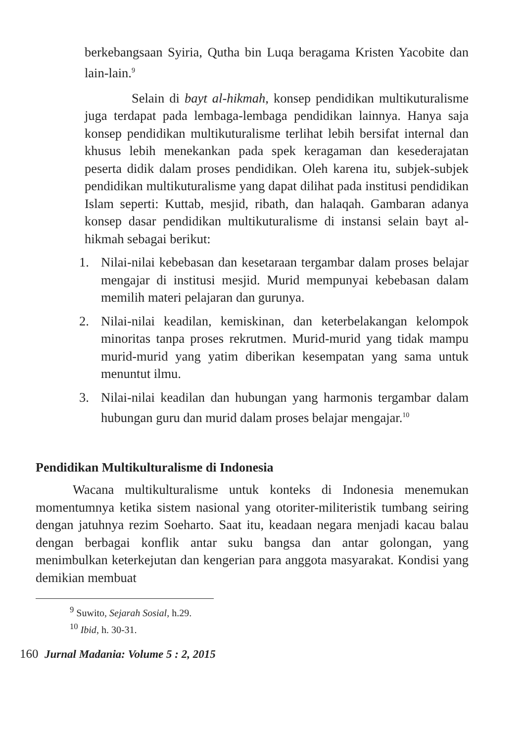berkebangsaan Syiria, Qutha bin Luqa beragama Kristen Yacobite dan lain-lain.<sup>9</sup>
Selain di bayt al-hikmah, konsep pendidikan multikuturalisme juga terdapat pada lembaga-lembaga pendidikan lainnya. Hanya saja konsep pendidikan multikuturalisme terlihat lebih bersifat internal dan khusus lebih menekankan pada spek keragaman dan kesederajatan peserta didik dalam proses pendidikan. Oleh karena itu, subjek-subjek pendidikan multikuturalisme yang dapat dilihat pada institusi pendidikan Islam seperti: Kuttab, mesjid, ribath, dan halaqah. Gambaran adanya konsep dasar pendidikan multikuturalisme di instansi selain bayt al-hikmah sebagai berikut:
1. Nilai-nilai kebebasan dan kesetaraan tergambar dalam proses belajar mengajar di institusi mesjid. Murid mempunyai kebebasan dalam memilih materi pelajaran dan gurunya.
2. Nilai-nilai keadilan, kemiskinan, dan keterbelakangan kelompok minoritas tanpa proses rekrutmen. Murid-murid yang tidak mampu murid-murid yang yatim diberikan kesempatan yang sama untuk menuntut ilmu.
3. Nilai-nilai keadilan dan hubungan yang harmonis tergambar dalam hubungan guru dan murid dalam proses belajar mengajar.<sup>10</sup>
Pendidikan Multikulturalisme di Indonesia
Wacana multikulturalisme untuk konteks di Indonesia menemukan momentumnya ketika sistem nasional yang otoriter-militeristik tumbang seiring dengan jatuhnya rezim Soeharto. Saat itu, keadaan negara menjadi kacau balau dengan berbagai konflik antar suku bangsa dan antar golongan, yang menimbulkan keterkejutan dan kengerian para anggota masyarakat. Kondisi yang demikian membuat
<sup>9</sup> Suwito, Sejarah Sosial, h.29.
<sup>10</sup> Ibid, h. 30-31.
160 Jurnal Madania: Volume 5 : 2, 2015